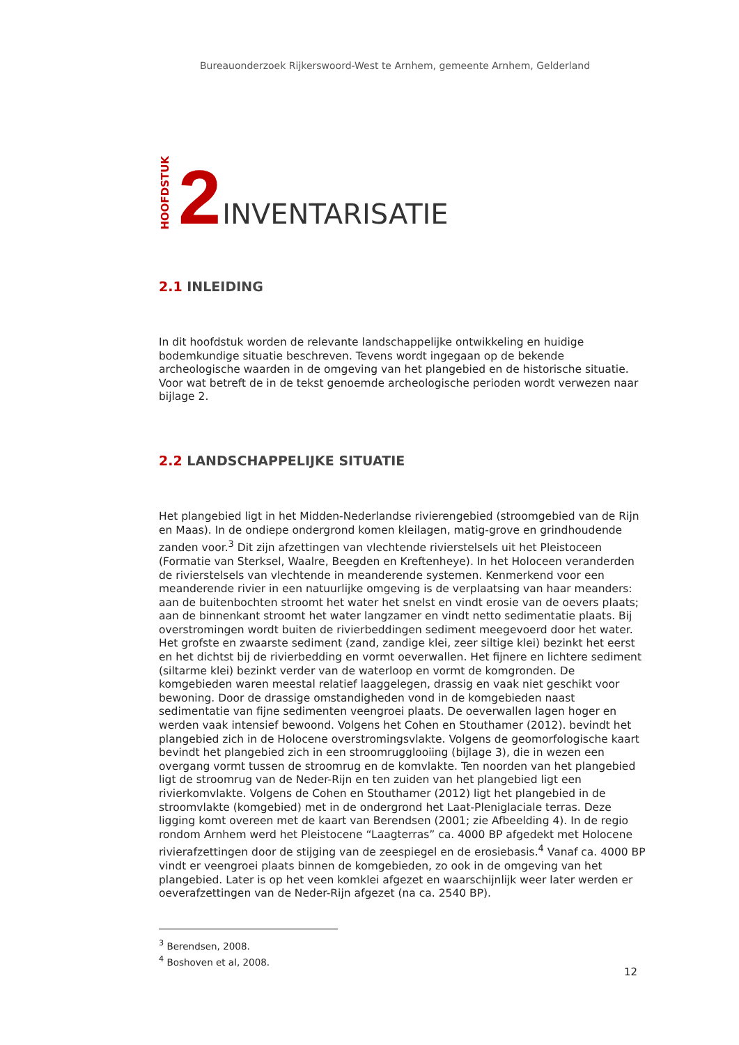Bureauonderzoek Rijkerswoord-West te Arnhem, gemeente Arnhem, Gelderland
HOOFDSTUK 2 INVENTARISATIE
2.1 INLEIDING
In dit hoofdstuk worden de relevante landschappelijke ontwikkeling en huidige bodemkundige situatie beschreven. Tevens wordt ingegaan op de bekende archeologische waarden in de omgeving van het plangebied en de historische situatie. Voor wat betreft de in de tekst genoemde archeologische perioden wordt verwezen naar bijlage 2.
2.2 LANDSCHAPPELIJKE SITUATIE
Het plangebied ligt in het Midden-Nederlandse rivierengebied (stroomgebied van de Rijn en Maas). In de ondiepe ondergrond komen kleilagen, matig-grove en grindhoudende zanden voor.<sup>3</sup> Dit zijn afzettingen van vlechtende rivierstelsels uit het Pleistoceen (Formatie van Sterksel, Waalre, Beegden en Kreftenheye). In het Holoceen veranderden de rivierstelsels van vlechtende in meanderende systemen. Kenmerkend voor een meanderende rivier in een natuurlijke omgeving is de verplaatsing van haar meanders: aan de buitenbochten stroomt het water het snelst en vindt erosie van de oevers plaats; aan de binnenkant stroomt het water langzamer en vindt netto sedimentatie plaats. Bij overstromingen wordt buiten de rivierbeddingen sediment meegevoerd door het water. Het grofste en zwaarste sediment (zand, zandige klei, zeer siltige klei) bezinkt het eerst en het dichtst bij de rivierbedding en vormt oeverwallen. Het fijnere en lichtere sediment (siltarme klei) bezinkt verder van de waterloop en vormt de komgronden. De komgebieden waren meestal relatief laaggelegen, drassig en vaak niet geschikt voor bewoning. Door de drassige omstandigheden vond in de komgebieden naast sedimentatie van fijne sedimenten veengroei plaats. De oeverwallen lagen hoger en werden vaak intensief bewoond. Volgens het Cohen en Stouthamer (2012). bevindt het plangebied zich in de Holocene overstromingsvlakte. Volgens de geomorfologische kaart bevindt het plangebied zich in een stroomrugglooiing (bijlage 3), die in wezen een overgang vormt tussen de stroomrug en de komvlakte. Ten noorden van het plangebied ligt de stroomrug van de Neder-Rijn en ten zuiden van het plangebied ligt een rivierkomvlakte. Volgens de Cohen en Stouthamer (2012) ligt het plangebied in de stroomvlakte (komgebied) met in de ondergrond het Laat-Pleniglaciale terras. Deze ligging komt overeen met de kaart van Berendsen (2001; zie Afbeelding 4). In de regio rondom Arnhem werd het Pleistocene “Laagterras” ca. 4000 BP afgedekt met Holocene rivierafzettingen door de stijging van de zeespiegel en de erosiebasis.<sup>4</sup> Vanaf ca. 4000 BP vindt er veengroei plaats binnen de komgebieden, zo ook in de omgeving van het plangebied. Later is op het veen komklei afgezet en waarschijnlijk weer later werden er oeverafzettingen van de Neder-Rijn afgezet (na ca. 2540 BP).
<sup>3</sup> Berendsen, 2008.
<sup>4</sup> Boshoven et al, 2008.
12